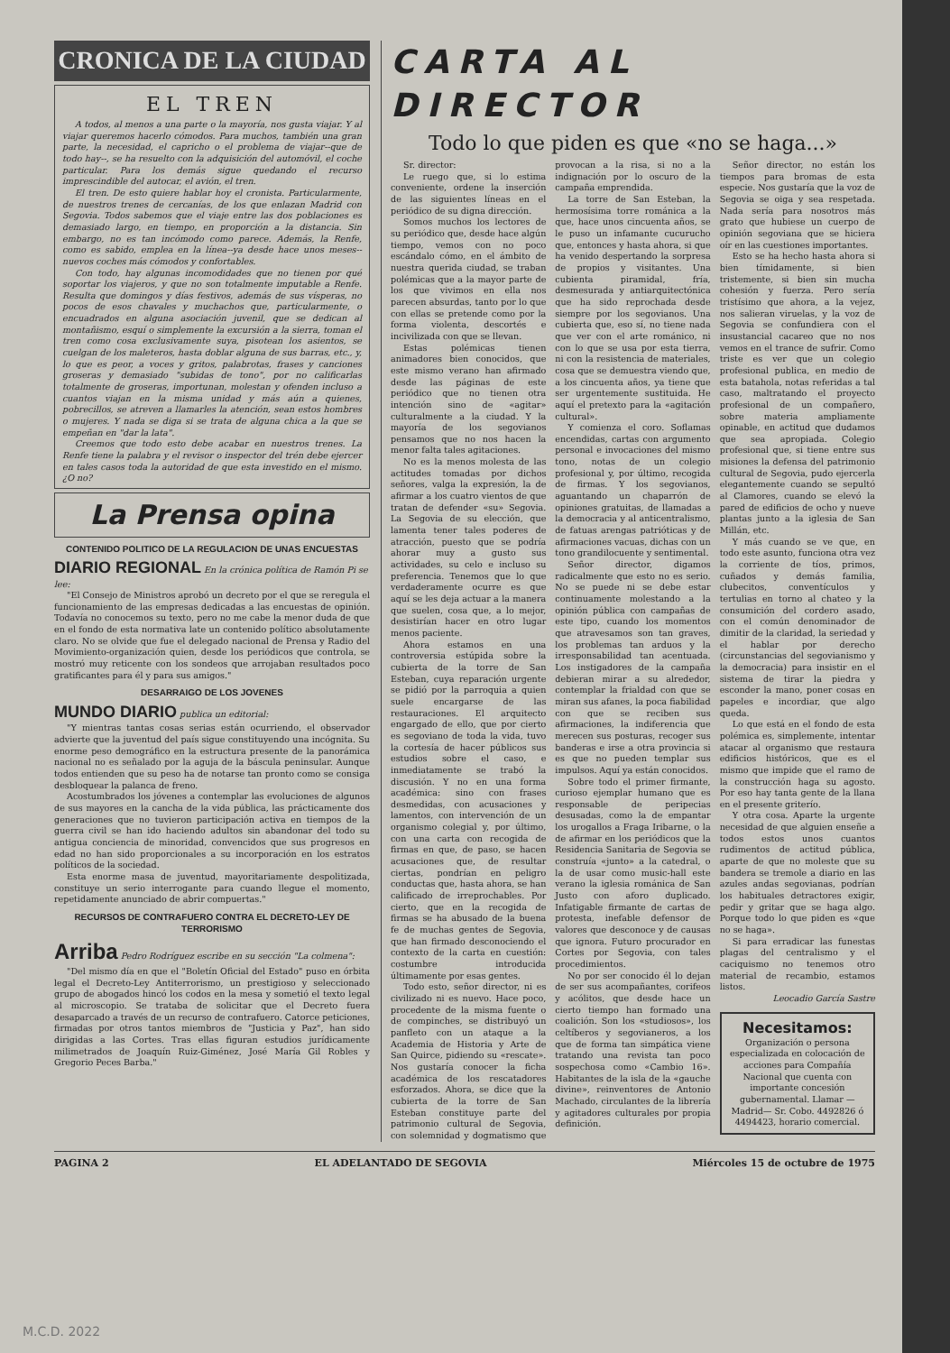CRONICA DE LA CIUDAD
EL TREN
A todos, al menos a una parte o la mayoría, nos gusta viajar. Y al viajar queremos hacerlo cómodos. Para muchos, también una gran parte, la necesidad, el capricho o el problema de viajar--que de todo hay--, se ha resuelto con la adquisición del automóvil, el coche particular. Para los demás sigue quedando el recurso imprescindible del autocar, el avión, el tren.
El tren. De esto quiere hablar hoy el cronista. Particularmente, de nuestros trenes de cercanías, de los que enlazan Madrid con Segovia. Todos sabemos que el viaje entre las dos poblaciones es demasiado largo, en tiempo, en proporción a la distancia. Sin embargo, no es tan incómodo como parece. Además, la Renfe, como es sabido, emplea en la línea--ya desde hace unos meses--nuevos coches más cómodos y confortables.
Con todo, hay algunas incomodidades que no tienen por qué soportar los viajeros, y que no son totalmente imputable a Renfe. Resulta que domingos y días festivos, además de sus vísperas, no pocos de esos chavales y muchachos que, particularmente, o encuadrados en alguna asociación juvenil, que se dedican al montañismo, esquí o simplemente la excursión a la sierra, toman el tren como cosa exclusivamente suya, pisotean los asientos, se cuelgan de los maleteros, hasta doblar alguna de sus barras, etc., y, lo que es peor, a voces y gritos, palabrotas, frases y canciones groseras y demasiado "subidas de tono", por no calificarlas totalmente de groseras, importunan, molestan y ofenden incluso a cuantos viajan en la misma unidad y más aún a quienes, pobrecillos, se atreven a llamarles la atención, sean estos hombres o mujeres. Y nada se diga si se trata de alguna chica a la que se empeñan en "dar la lata".
Creemos que todo esto debe acabar en nuestros trenes. La Renfe tiene la palabra y el revisor o inspector del trén debe ejercer en tales casos toda la autoridad de que esta investido en el mismo. ¿O no?
La Prensa opina
CONTENIDO POLITICO DE LA REGULACION DE UNAS ENCUESTAS
DIARIO REGIONAL En la crónica política de Ramón Pi se lee:
"El Consejo de Ministros aprobó un decreto por el que se reregula el funcionamiento de las empresas dedicadas a las encuestas de opinión. Todavía no conocemos su texto, pero no me cabe la menor duda de que en el fondo de esta normativa late un contenido político absolutamente claro. No se olvide que fue el delegado nacional de Prensa y Radio del Movimiento-organización quien, desde los periódicos que controla, se mostró muy reticente con los sondeos que arrojaban resultados poco gratificantes para él y para sus amigos."
DESARRAIGO DE LOS JOVENES
MUNDO DIARIO publica un editorial:
"Y mientras tantas cosas serias están ocurriendo, el observador advierte que la juventud del país sigue constituyendo una incógnita. Su enorme peso demográfico en la estructura presente de la panorámica nacional no es señalado por la aguja de la báscula peninsular. Aunque todos entienden que su peso ha de notarse tan pronto como se consiga desbloquear la palanca de freno.
Acostumbrados los jóvenes a contemplar las evoluciones de algunos de sus mayores en la cancha de la vida pública, las prácticamente dos generaciones que no tuvieron participación activa en tiempos de la guerra civil se han ido haciendo adultos sin abandonar del todo su antigua conciencia de minoridad, convencidos que sus progresos en edad no han sido proporcionales a su incorporación en los estratos políticos de la sociedad.
Esta enorme masa de juventud, mayoritariamente despolitizada, constituye un serio interrogante para cuando llegue el momento, repetidamente anunciado de abrir compuertas."
RECURSOS DE CONTRAFUERO CONTRA EL DECRETO-LEY DE TERRORISMO
Arriba Pedro Rodríguez escribe en su sección "La colmena":
"Del mismo día en que el "Boletín Oficial del Estado" puso en órbita legal el Decreto-Ley Antiterrorismo, un prestigioso y seleccionado grupo de abogados hincó los codos en la mesa y sometió el texto legal al microscopio. Se trataba de solicitar que el Decreto fuera desaparcado a través de un recurso de contrafuero. Catorce peticiones, firmadas por otros tantos miembros de "Justicia y Paz", han sido dirigidas a las Cortes. Tras ellas figuran estudios jurídicamente milimetrados de Joaquín Ruiz-Giménez, José María Gil Robles y Gregorio Peces Barba."
CARTA AL DIRECTOR
Todo lo que piden es que «no se haga...»
Sr. director:
Le ruego que, si lo estima conveniente, ordene la inserción de las siguientes líneas en el periódico de su digna dirección.
Somos muchos los lectores de su periódico que, desde hace algún tiempo, vemos con no poco escándalo cómo, en el ámbito de nuestra querida ciudad, se traban polémicas que a la mayor parte de los que vivimos en ella nos parecen absurdas, tanto por lo que con ellas se pretende como por la forma violenta, descortés e incivilizada con que se llevan.
Estas polémicas tienen animadores bien conocidos, que este mismo verano han afirmado desde las páginas de este periódico que no tienen otra intención sino de «agitar» culturalmente a la ciudad. Y la mayoría de los segovianos pensamos que no nos hacen la menor falta tales agitaciones.
No es la menos molesta de las actitudes tomadas por dichos señores, valga la expresión, la de afirmar a los cuatro vientos de que tratan de defender «su» Segovia. La Segovia de su elección, que lamenta tener tales poderes de atracción, puesto que se podría ahorar muy a gusto sus actividades, su celo e incluso su preferencia. Tenemos que lo que verdaderamente ocurre es que aquí se les deja actuar a la manera que suelen, cosa que, a lo mejor, desistirían hacer en otro lugar menos paciente.
Ahora estamos en una controversia estúpida sobre la cubierta de la torre de San Esteban, cuya reparación urgente se pidió por la parroquia a quien suele encargarse de las restauraciones. El arquitecto engargado de ello, que por cierto es segoviano de toda la vida, tuvo la cortesía de hacer públicos sus estudios sobre el caso, e inmediatamente se trabó la discusión. Y no en una forma académica: sino con frases desmedidas, con acusaciones y lamentos, con intervención de un organismo colegial y, por último, con una carta con recogida de firmas en que, de paso, se hacen acusaciones que, de resultar ciertas, pondrían en peligro conductas que, hasta ahora, se han calificado de irreprochables. Por cierto, que en la recogida de firmas se ha abusado de la buena fe de muchas gentes de Segovia, que han firmado desconociendo el contexto de la carta en cuestión: costumbre introducida últimamente por esas gentes.
Todo esto, señor director, ni es civilizado ni es nuevo. Hace poco, procedente de la misma fuente o de compinches, se distribuyó un panfleto con un ataque a la Academia de Historia y Arte de San Quirce, pidiendo su «rescate». Nos gustaría conocer la ficha académica de los rescatadores esforzados. Ahora, se dice que la cubierta de la torre de San Esteban constituye parte del patrimonio cultural de Segovia, con solemnidad y dogmatismo que provocan a la risa, si no a la indignación por lo oscuro de la campaña emprendida.
La torre de San Esteban, la hermosísima torre románica a la que, hace unos cincuenta años, se le puso un infamante cucurucho que, entonces y hasta ahora, si que ha venido despertando la sorpresa de propios y visitantes. Una cubienta piramidal, fría, desmesurada y antiarquitectónica que ha sido reprochada desde siempre por los segovianos. Una cubierta que, eso sí, no tiene nada que ver con el arte románico, ni con lo que se usa por esta tierra, ni con la resistencia de materiales, cosa que se demuestra viendo que, a los cincuenta años, ya tiene que ser urgentemente sustituida. He aquí el pretexto para la «agitación cultural».
Y comienza el coro. Soflamas encendidas, cartas con argumento personal e invocaciones del mismo tono, notas de un colegio profesional y, por último, recogida de firmas. Y los segovianos, aguantando un chaparrón de opiniones gratuitas, de llamadas a la democracia y al anticentralismo, de fatuas arengas patrióticas y de afirmaciones vacuas, dichas con un tono grandilocuente y sentimental.
Señor director, digamos radicalmente que esto no es serio. No se puede ni se debe estar continuamente molestando a la opinión pública con campañas de este tipo, cuando los momentos que atravesamos son tan graves, los problemas tan arduos y la irresponsabilidad tan acentuada. Los instigadores de la campaña debieran mirar a su alrededor, contemplar la frialdad con que se miran sus afanes, la poca fiabilidad con que se reciben sus afirmaciones, la indiferencia que merecen sus posturas, recoger sus banderas e irse a otra provincia si es que no pueden templar sus impulsos. Aquí ya están conocidos.
Sobre todo el primer firmante, curioso ejemplar humano que es responsable de peripecias desusadas, como la de empantar los urogallos a Fraga Iribarne, o la de afirmar en los periódicos que la Residencia Sanitaria de Segovia se construía «junto» a la catedral, o la de usar como music-hall este verano la iglesia románica de San Justo con aforo duplicado. Infatigable firmante de cartas de protesta, inefable defensor de valores que desconoce y de causas que ignora. Futuro procurador en Cortes por Segovia, con tales procedimientos.
No por ser conocido él lo dejan de ser sus acompañantes, corifeos y acólitos, que desde hace un cierto tiempo han formado una coalición. Son los «studiosos», los celtíberos y segovianeros, a los que de forma tan simpática viene tratando una revista tan poco sospechosa como «Cambio 16». Habitantes de la isla de la «gauche divine», reinventores de Antonio Machado, circulantes de la librería y agitadores culturales por propia definición.
Señor director, no están los tiempos para bromas de esta especie. Nos gustaría que la voz de Segovia se oiga y sea respetada. Nada sería para nosotros más grato que hubiese un cuerpo de opinión segoviana que se hiciera oír en las cuestiones importantes.
Esto se ha hecho hasta ahora si bien tímidamente, si bien tristemente, si bien sin mucha cohesión y fuerza. Pero sería tristísimo que ahora, a la vejez, nos salieran viruelas, y la voz de Segovia se confundiera con el insustancial cacareo que no nos vemos en el trance de sufrir. Como triste es ver que un colegio profesional publica, en medio de esta batahola, notas referidas a tal caso, maltratando el proyecto profesional de un compañero, sobre materia ampliamente opinable, en actitud que dudamos que sea apropiada. Colegio profesional que, si tiene entre sus misiones la defensa del patrimonio cultural de Segovia, pudo ejercerla elegantemente cuando se sepultó al Clamores, cuando se elevó la pared de edificios de ocho y nueve plantas junto a la iglesia de San Millán, etc.
Y más cuando se ve que, en todo este asunto, funciona otra vez la corriente de tíos, primos, cuñados y demás familia, clubecitos, conventículos y tertulias en torno al chateo y la consumición del cordero asado, con el común denominador de dimitir de la claridad, la seriedad y el hablar por derecho (circunstancias del segovianismo y la democracia) para insistir en el sistema de tirar la piedra y esconder la mano, poner cosas en papeles e incordiar, que algo queda.
Lo que está en el fondo de esta polémica es, simplemente, intentar atacar al organismo que restaura edificios históricos, que es el mismo que impide que el ramo de la construcción haga su agosto. Por eso hay tanta gente de la llana en el presente griterío.
Y otra cosa. Aparte la urgente necesidad de que alguien enseñe a todos estos unos cuantos rudimentos de actitud pública, aparte de que no moleste que su bandera se tremole a diario en las azules andas segovianas, podrían los habituales detractores exigir, pedir y gritar que se haga algo. Porque todo lo que piden es «que no se haga».
Si para erradicar las funestas plagas del centralismo y el caciquismo no tenemos otro material de recambio, estamos listos.
Leocadio García Sastre
Necesitamos:
Organización o persona especializada en colocación de acciones para Compañía Nacional que cuenta con importante concesión gubernamental. Llamar —Madrid— Sr. Cobo. 4492826 ó 4494423, horario comercial.
PAGINA 2 EL ADELANTADO DE SEGOVIA Miércoles 15 de octubre de 1975
M.C.D. 2022